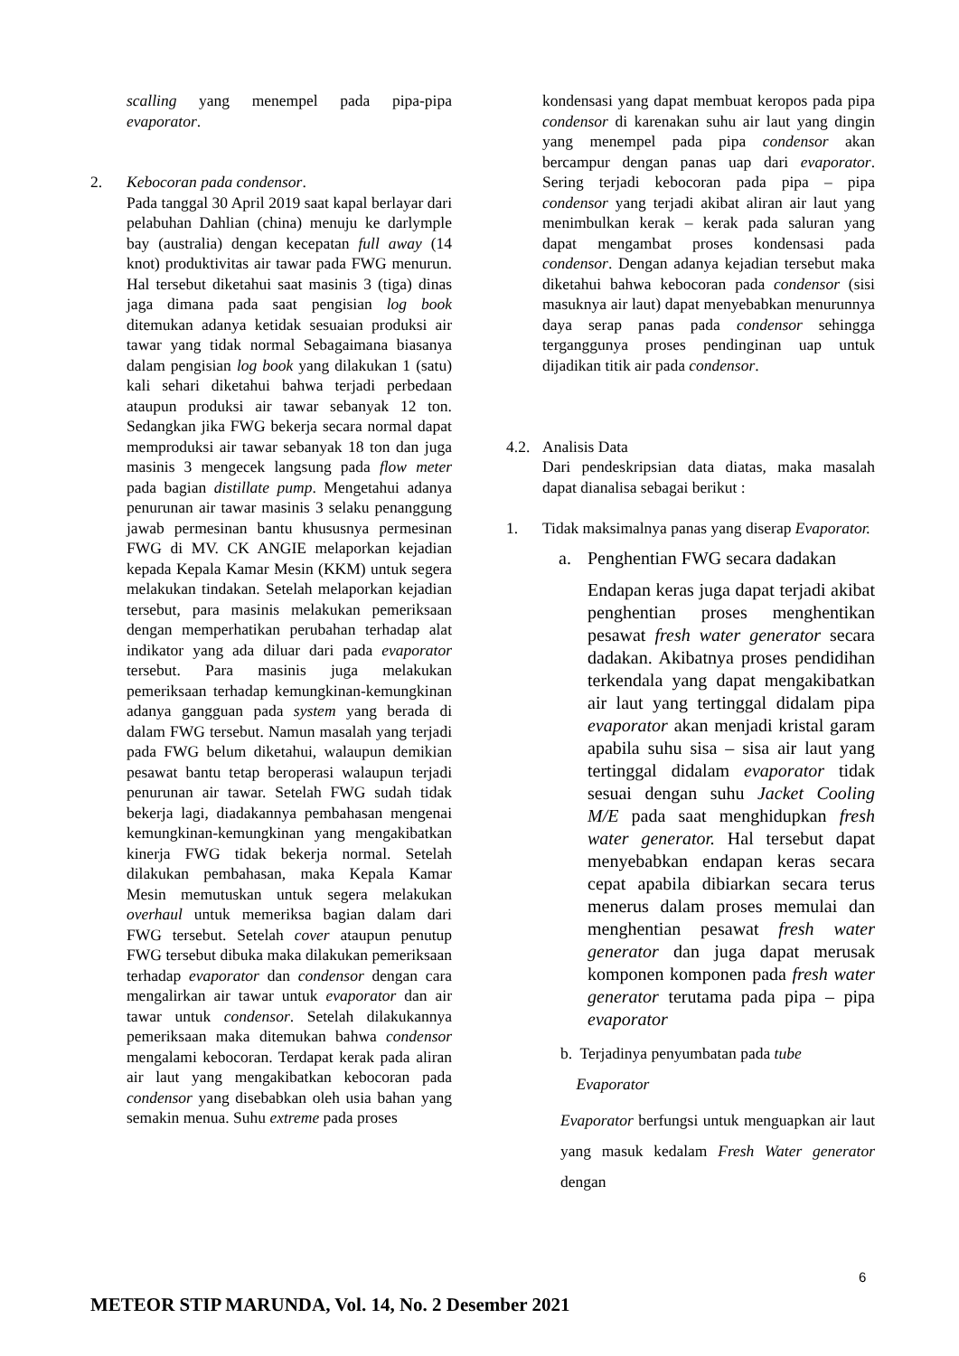scalling yang menempel pada pipa-pipa evaporator.
2. Kebocoran pada condensor.
Pada tanggal 30 April 2019 saat kapal berlayar dari pelabuhan Dahlian (china) menuju ke darlymple bay (australia) dengan kecepatan full away (14 knot) produktivitas air tawar pada FWG menurun. Hal tersebut diketahui saat masinis 3 (tiga) dinas jaga dimana pada saat pengisian log book ditemukan adanya ketidak sesuaian produksi air tawar yang tidak normal Sebagaimana biasanya dalam pengisian log book yang dilakukan 1 (satu) kali sehari diketahui bahwa terjadi perbedaan ataupun produksi air tawar sebanyak 12 ton. Sedangkan jika FWG bekerja secara normal dapat memproduksi air tawar sebanyak 18 ton dan juga masinis 3 mengecek langsung pada flow meter pada bagian distillate pump. Mengetahui adanya penurunan air tawar masinis 3 selaku penanggung jawab permesinan bantu khususnya permesinan FWG di MV. CK ANGIE melaporkan kejadian kepada Kepala Kamar Mesin (KKM) untuk segera melakukan tindakan. Setelah melaporkan kejadian tersebut, para masinis melakukan pemeriksaan dengan memperhatikan perubahan terhadap alat indikator yang ada diluar dari pada evaporator tersebut. Para masinis juga melakukan pemeriksaan terhadap kemungkinan-kemungkinan adanya gangguan pada system yang berada di dalam FWG tersebut. Namun masalah yang terjadi pada FWG belum diketahui, walaupun demikian pesawat bantu tetap beroperasi walaupun terjadi penurunan air tawar. Setelah FWG sudah tidak bekerja lagi, diadakannya pembahasan mengenai kemungkinan-kemungkinan yang mengakibatkan kinerja FWG tidak bekerja normal. Setelah dilakukan pembahasan, maka Kepala Kamar Mesin memutuskan untuk segera melakukan overhaul untuk memeriksa bagian dalam dari FWG tersebut. Setelah cover ataupun penutup FWG tersebut dibuka maka dilakukan pemeriksaan terhadap evaporator dan condensor dengan cara mengalirkan air tawar untuk evaporator dan air tawar untuk condensor. Setelah dilakukannya pemeriksaan maka ditemukan bahwa condensor mengalami kebocoran. Terdapat kerak pada aliran air laut yang mengakibatkan kebocoran pada condensor yang disebabkan oleh usia bahan yang semakin menua. Suhu extreme pada proses
kondensasi yang dapat membuat keropos pada pipa condensor di karenakan suhu air laut yang dingin yang menempel pada pipa condensor akan bercampur dengan panas uap dari evaporator. Sering terjadi kebocoran pada pipa – pipa condensor yang terjadi akibat aliran air laut yang menimbulkan kerak – kerak pada saluran yang dapat mengambat proses kondensasi pada condensor. Dengan adanya kejadian tersebut maka diketahui bahwa kebocoran pada condensor (sisi masuknya air laut) dapat menyebabkan menurunnya daya serap panas pada condensor sehingga terganggunya proses pendinginan uap untuk dijadikan titik air pada condensor.
4.2.
Analisis Data
Dari pendeskripsian data diatas, maka masalah dapat dianalisa sebagai berikut :
1. Tidak maksimalnya panas yang diserap Evaporator.
a. Penghentian FWG secara dadakan
Endapan keras juga dapat terjadi akibat penghentian proses menghentikan pesawat fresh water generator secara dadakan. Akibatnya proses pendidihan terkendala yang dapat mengakibatkan air laut yang tertinggal didalam pipa evaporator akan menjadi kristal garam apabila suhu sisa – sisa air laut yang tertinggal didalam evaporator tidak sesuai dengan suhu Jacket Cooling M/E pada saat menghidupkan fresh water generator. Hal tersebut dapat menyebabkan endapan keras secara cepat apabila dibiarkan secara terus menerus dalam proses memulai dan menghentian pesawat fresh water generator dan juga dapat merusak komponen komponen pada fresh water generator terutama pada pipa – pipa evaporator
b. Terjadinya penyumbatan pada tube
Evaporator
Evaporator berfungsi untuk menguapkan air laut yang masuk kedalam Fresh Water generator dengan
6
METEOR STIP MARUNDA, Vol. 14, No. 2 Desember 2021